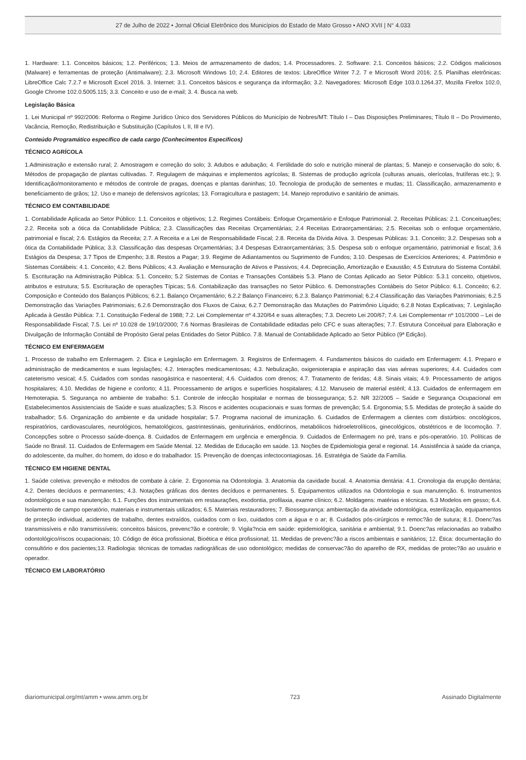27 de Julho de 2022 • Jornal Oficial Eletrônico dos Municípios do Estado de Mato Grosso • ANO XVII | N° 4.033
1. Hardware: 1.1. Conceitos básicos; 1.2. Periféricos; 1.3. Meios de armazenamento de dados; 1.4. Processadores. 2. Software: 2.1. Conceitos básicos; 2.2. Códigos maliciosos (Malware) e ferramentas de proteção (Antimalware); 2.3. Microsoft Windows 10; 2.4. Editores de textos: LibreOffice Writer 7.2. 7 e Microsoft Word 2016; 2.5. Planilhas eletrônicas: LibreOffice Calc 7.2.7 e Microsoft Excel 2016. 3. Internet: 3.1. Conceitos básicos e segurança da informação; 3.2. Navegadores: Microsoft Edge 103.0.1264.37, Mozilla Firefox 102.0, Google Chrome 102.0.5005.115; 3.3. Conceito e uso de e-mail; 3. 4. Busca na web.
Legislação Básica
1. Lei Municipal nº 992/2006: Reforma o Regime Jurídico Único dos Servidores Públicos do Município de Nobres/MT: Título I – Das Disposições Preliminares; Título II – Do Provimento, Vacância, Remoção, Redistribuição e Substituição (Capítulos I, II, III e IV).
Conteúdo Programático específico de cada cargo (Conhecimentos Específicos)
TÉCNICO AGRÍCOLA
1.Administração e extensão rural; 2. Amostragem e correção do solo; 3. Adubos e adubação; 4. Fertilidade do solo e nutrição mineral de plantas; 5. Manejo e conservação do solo; 6. Métodos de propagação de plantas cultivadas. 7. Regulagem de máquinas e implementos agrícolas; 8. Sistemas de produção agrícola (culturas anuais, olerícolas, frutíferas etc.); 9. Identificação/monitoramento e métodos de controle de pragas, doenças e plantas daninhas; 10. Tecnologia de produção de sementes e mudas; 11. Classificação, armazenamento e beneficiamento de grãos; 12. Uso e manejo de defensivos agrícolas; 13. Forragicultura e pastagem; 14. Manejo reprodutivo e sanitário de animais.
TÉCNICO EM CONTABILIDADE
1. Contabilidade Aplicada ao Setor Público: 1.1. Conceitos e objetivos; 1.2. Regimes Contábeis: Enfoque Orçamentário e Enfoque Patrimonial. 2. Receitas Públicas: 2.1. Conceituações; 2.2. Receita sob a ótica da Contabilidade Pública; 2.3. Classificações das Receitas Orçamentárias; 2.4 Receitas Extraorçamentárias; 2.5. Receitas sob o enfoque orçamentário, patrimonial e fiscal; 2.6. Estágios da Receita; 2.7. A Receita e a Lei de Responsabilidade Fiscal; 2.8. Receita da Dívida Ativa. 3. Despesas Públicas: 3.1. Conceito; 3.2. Despesas sob a ótica da Contabilidade Pública; 3.3. Classificação das despesas Orçamentárias; 3.4 Despesas Extraorçamentárias; 3.5. Despesa sob o enfoque orçamentário, patrimonial e fiscal; 3.6 Estágios da Despesa; 3.7 Tipos de Empenho; 3.8. Restos a Pagar; 3.9. Regime de Adiantamentos ou Suprimento de Fundos; 3.10. Despesas de Exercícios Anteriores; 4. Patrimônio e Sistemas Contábeis: 4.1. Conceito; 4.2. Bens Públicos; 4.3. Avaliação e Mensuração de Ativos e Passivos; 4.4. Depreciação, Amortização e Exaustão; 4.5 Estrutura do Sistema Contábil. 5. Escrituração na Administração Pública: 5.1. Conceito; 5.2 Sistemas de Contas e Transações Contábeis 5.3. Plano de Contas Aplicado ao Setor Público: 5.3.1 conceito, objetivos, atributos e estrutura; 5.5. Escrituração de operações Típicas; 5.6. Contabilização das transações no Setor Público. 6. Demonstrações Contábeis do Setor Público: 6.1. Conceito; 6.2. Composição e Conteúdo dos Balanços Públicos; 6.2.1. Balanço Orçamentário; 6.2.2 Balanço Financeiro; 6.2.3. Balanço Patrimonial; 6.2.4 Classificação das Variações Patrimoniais; 6.2.5 Demonstração das Variações Patrimoniais; 6.2.6 Demonstração dos Fluxos de Caixa; 6.2.7 Demonstração das Mutações do Patrimônio Líquido; 6.2.8 Notas Explicativas; 7. Legislação Aplicada à Gestão Pública: 7.1. Constituição Federal de 1988; 7.2. Lei Complementar nº 4.320/64 e suas alterações; 7.3. Decreto Lei 200/67; 7.4. Lei Complementar nº 101/2000 – Lei de Responsabilidade Fiscal; 7.5. Lei nº 10.028 de 19/10/2000; 7.6 Normas Brasileiras de Contabilidade editadas pelo CFC e suas alterações; 7.7. Estrutura Conceitual para Elaboração e Divulgação de Informação Contábil de Propósito Geral pelas Entidades do Setor Público. 7.8. Manual de Contabilidade Aplicado ao Setor Público (9ª Edição).
TÉCNICO EM ENFERMAGEM
1. Processo de trabalho em Enfermagem. 2. Ética e Legislação em Enfermagem. 3. Registros de Enfermagem. 4. Fundamentos básicos do cuidado em Enfermagem: 4.1. Preparo e administração de medicamentos e suas legislações; 4.2. Interações medicamentosas; 4.3. Nebulização, oxigenioterapia e aspiração das vias aéreas superiores; 4.4. Cuidados com cateterismo vesical; 4.5. Cuidados com sondas nasogástrica e nasoenteral; 4.6. Cuidados com drenos; 4.7. Tratamento de feridas; 4.8. Sinais vitais; 4.9. Processamento de artigos hospitalares; 4.10. Medidas de higiene e conforto; 4.11. Processamento de artigos e superfícies hospitalares; 4.12. Manuseio de material estéril; 4.13. Cuidados de enfermagem em Hemoterapia. 5. Segurança no ambiente de trabalho: 5.1. Controle de infecção hospitalar e normas de biossegurança; 5.2. NR 32/2005 – Saúde e Segurança Ocupacional em Estabelecimentos Assistenciais de Saúde e suas atualizações; 5.3. Riscos e acidentes ocupacionais e suas formas de prevenção; 5.4. Ergonomia; 5.5. Medidas de proteção à saúde do trabalhador; 5.6. Organização do ambiente e da unidade hospitalar; 5.7. Programa nacional de imunização. 6. Cuidados de Enfermagem a clientes com distúrbios: oncológicos, respiratórios, cardiovasculares, neurológicos, hematológicos, gastrintestinais, geniturinários, endócrinos, metabólicos hidroeletrolíticos, ginecológicos, obstétricos e de locomoção. 7. Concepções sobre o Processo saúde-doença. 8. Cuidados de Enfermagem em urgência e emergência. 9. Cuidados de Enfermagem no pré, trans e pós-operatório. 10. Políticas de Saúde no Brasil. 11. Cuidados de Enfermagem em Saúde Mental. 12. Medidas de Educação em saúde. 13. Noções de Epidemiologia geral e regional. 14. Assistência à saúde da criança, do adolescente, da mulher, do homem, do idoso e do trabalhador. 15. Prevenção de doenças infectocontagiosas. 16. Estratégia de Saúde da Família.
TÉCNICO EM HIGIENE DENTAL
1. Saúde coletiva: prevenção e métodos de combate à cárie. 2. Ergonomia na Odontologia. 3. Anatomia da cavidade bucal. 4. Anatomia dentária: 4.1. Cronologia da erupção dentária; 4.2. Dentes decíduos e permanentes; 4.3. Notações gráficas dos dentes decíduos e permanentes. 5. Equipamentos utilizados na Odontologia e sua manutenção. 6. Instrumentos odontológicos e sua manutenção: 6.1. Funções dos instrumentais em restaurações, exodontia, profilaxia, exame clínico; 6.2. Moldagens: matérias e técnicas. 6.3 Modelos em gesso; 6.4. Isolamento de campo operatório, materiais e instrumentais utilizados; 6.5. Materiais restauradores; 7. Biossegurança: ambientação da atividade odontológica, esterilização, equipamentos de proteção individual, acidentes de trabalho, dentes extraídos, cuidados com o lixo, cuidados com a água e o ar; 8. Cuidados pós-cirúrgicos e remoc?ão de sutura; 8.1. Doenc?as transmissíveis e não transmissíveis: conceitos básicos, prevenc?ão e controle; 9. Vigila?ncia em saúde: epidemiológica, sanitária e ambiental; 9.1. Doenc?as relacionadas ao trabalho odontológico/riscos ocupacionais; 10. Código de ética profissional, Bioética e ética profissional; 11. Medidas de prevenc?ão a riscos ambientais e sanitários; 12. Ética: documentação do consultório e dos pacientes;13. Radiologia: técnicas de tomadas radiográficas de uso odontológico; medidas de conservac?ão do aparelho de RX, medidas de protec?ão ao usuário e operador.
TÉCNICO EM LABORATÓRIO
diariomunicipal.org/mt/amm • www.amm.org.br 723 Assinado Digitalmente